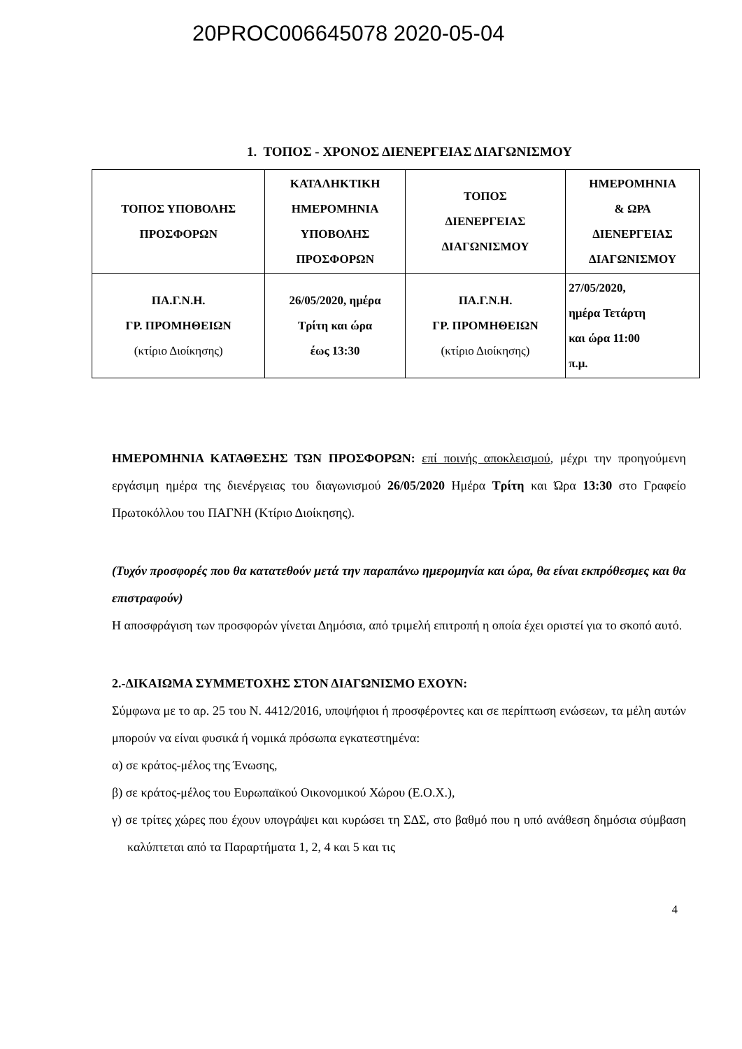20PROC006645078 2020-05-04
1. ΤΟΠΟΣ - ΧΡΟΝΟΣ ΔΙΕΝΕΡΓΕΙΑΣ ΔΙΑΓΩΝΙΣΜΟΥ
| ΤΟΠΟΣ ΥΠΟΒΟΛΗΣ ΠΡΟΣΦΟΡΩΝ | ΚΑΤΑΛΗΚΤΙΚΗ ΗΜΕΡΟΜΗΝΙΑ ΥΠΟΒΟΛΗΣ ΠΡΟΣΦΟΡΩΝ | ΤΟΠΟΣ ΔΙΕΝΕΡΓΕΙΑΣ ΔΙΑΓΩΝΙΣΜΟΥ | ΗΜΕΡΟΜΗΝΙΑ & ΩΡΑ ΔΙΕΝΕΡΓΕΙΑΣ ΔΙΑΓΩΝΙΣΜΟΥ |
| --- | --- | --- | --- |
| ΠΑ.Γ.Ν.Η. ΓΡ. ΠΡΟΜΗΘΕΙΩΝ (κτίριο Διοίκησης) | 26/05/2020, ημέρα Τρίτη και ώρα έως 13:30 | ΠΑ.Γ.Ν.Η. ΓΡ. ΠΡΟΜΗΘΕΙΩΝ (κτίριο Διοίκησης) | 27/05/2020, ημέρα Τετάρτη και ώρα 11:00 π.μ. |
ΗΜΕΡΟΜΗΝΙΑ ΚΑΤΑΘΕΣΗΣ ΤΩΝ ΠΡΟΣΦΟΡΩΝ: επί ποινής αποκλεισμού, μέχρι την προηγούμενη εργάσιμη ημέρα της διενέργειας του διαγωνισμού 26/05/2020 Ημέρα Τρίτη και Ώρα 13:30 στο Γραφείο Πρωτοκόλλου του ΠΑΓΝΗ (Κτίριο Διοίκησης).
(Τυχόν προσφορές που θα κατατεθούν μετά την παραπάνω ημερομηνία και ώρα, θα είναι εκπρόθεσμες και θα επιστραφούν)
Η αποσφράγιση των προσφορών γίνεται Δημόσια, από τριμελή επιτροπή η οποία έχει οριστεί για το σκοπό αυτό.
2.-ΔΙΚΑΙΩΜΑ ΣΥΜΜΕΤΟΧΗΣ ΣΤΟΝ ΔΙΑΓΩΝΙΣΜΟ ΕΧΟΥΝ:
Σύμφωνα με το αρ. 25 του Ν. 4412/2016, υποψήφιοι ή προσφέροντες και σε περίπτωση ενώσεων, τα μέλη αυτών μπορούν να είναι φυσικά ή νομικά πρόσωπα εγκατεστημένα:
α) σε κράτος-μέλος της Ένωσης,
β) σε κράτος-μέλος του Ευρωπαϊκού Οικονομικού Χώρου (Ε.Ο.Χ.),
γ) σε τρίτες χώρες που έχουν υπογράψει και κυρώσει τη ΣΔΣ, στο βαθμό που η υπό ανάθεση δημόσια σύμβαση καλύπτεται από τα Παραρτήματα 1, 2, 4 και 5 και τις
4